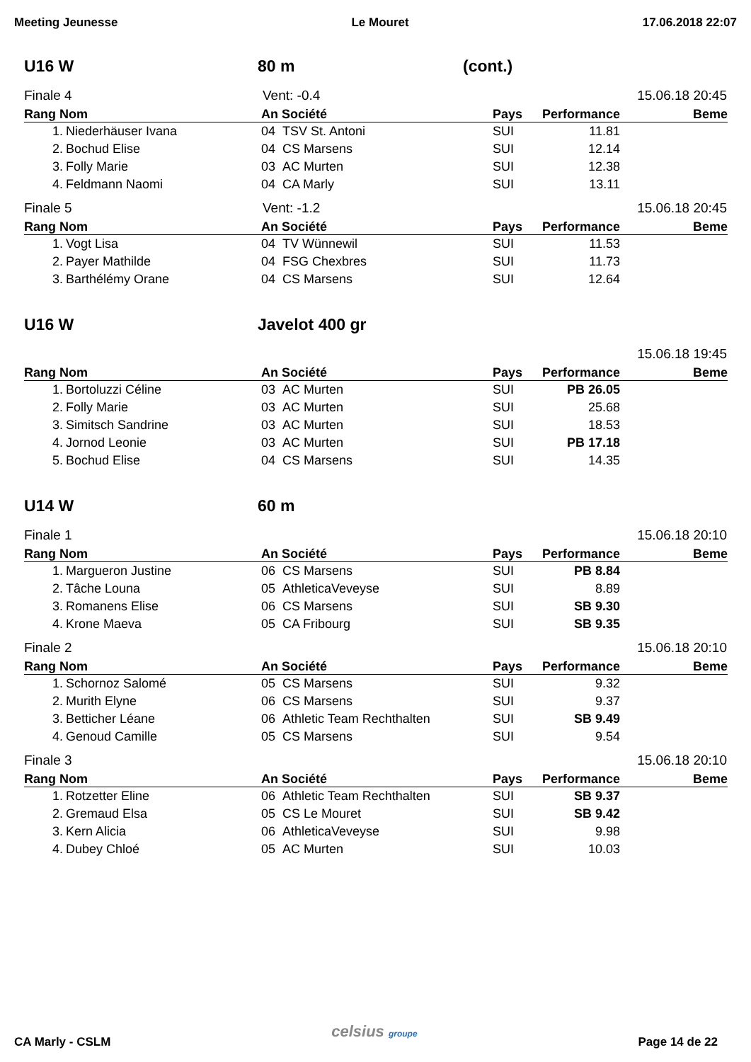Meeting Jeunesse Le Mouret 17.06.2018 22:07
U16 W 80 m (cont.)
Finale 4 Vent: -0.4 15.06.18 20:45
| Rang Nom | | An Société | | Pays | Performance | Beme |
| --- | --- | --- | --- | --- | --- | --- |
| 1. | Niederhäuser Ivana | 04 | TSV St. Antoni | SUI | 11.81 | |
| 2. | Bochud Elise | 04 | CS Marsens | SUI | 12.14 | |
| 3. | Folly Marie | 03 | AC Murten | SUI | 12.38 | |
| 4. | Feldmann Naomi | 04 | CA Marly | SUI | 13.11 | |
Finale 5 Vent: -1.2 15.06.18 20:45
| Rang Nom | | An Société | | Pays | Performance | Beme |
| --- | --- | --- | --- | --- | --- | --- |
| 1. | Vogt Lisa | 04 | TV Wünnewil | SUI | 11.53 | |
| 2. | Payer Mathilde | 04 | FSG Chexbres | SUI | 11.73 | |
| 3. | Barthélémy Orane | 04 | CS Marsens | SUI | 12.64 | |
U16 W Javelot 400 gr
15.06.18 19:45
| Rang Nom | | An Société | | Pays | Performance | Beme |
| --- | --- | --- | --- | --- | --- | --- |
| 1. | Bortoluzzi Céline | 03 | AC Murten | SUI | PB 26.05 | |
| 2. | Folly Marie | 03 | AC Murten | SUI | 25.68 | |
| 3. | Simitsch Sandrine | 03 | AC Murten | SUI | 18.53 | |
| 4. | Jornod Leonie | 03 | AC Murten | SUI | PB 17.18 | |
| 5. | Bochud Elise | 04 | CS Marsens | SUI | 14.35 | |
U14 W 60 m
Finale 1 15.06.18 20:10
| Rang Nom | | An Société | | Pays | Performance | Beme |
| --- | --- | --- | --- | --- | --- | --- |
| 1. | Margueron Justine | 06 | CS Marsens | SUI | PB 8.84 | |
| 2. | Tâche Louna | 05 | AthleticaVeveyse | SUI | 8.89 | |
| 3. | Romanens Elise | 06 | CS Marsens | SUI | SB 9.30 | |
| 4. | Krone Maeva | 05 | CA Fribourg | SUI | SB 9.35 | |
Finale 2 15.06.18 20:10
| Rang Nom | | An Société | | Pays | Performance | Beme |
| --- | --- | --- | --- | --- | --- | --- |
| 1. | Schornoz Salomé | 05 | CS Marsens | SUI | 9.32 | |
| 2. | Murith Elyne | 06 | CS Marsens | SUI | 9.37 | |
| 3. | Betticher Léane | 06 | Athletic Team Rechthalten | SUI | SB 9.49 | |
| 4. | Genoud Camille | 05 | CS Marsens | SUI | 9.54 | |
Finale 3 15.06.18 20:10
| Rang Nom | | An Société | | Pays | Performance | Beme |
| --- | --- | --- | --- | --- | --- | --- |
| 1. | Rotzetter Eline | 06 | Athletic Team Rechthalten | SUI | SB 9.37 | |
| 2. | Gremaud Elsa | 05 | CS Le Mouret | SUI | SB 9.42 | |
| 3. | Kern Alicia | 06 | AthleticaVeveyse | SUI | 9.98 | |
| 4. | Dubey Chloé | 05 | AC Murten | SUI | 10.03 | |
CA Marly - CSLM celsius groupe Page 14 de 22